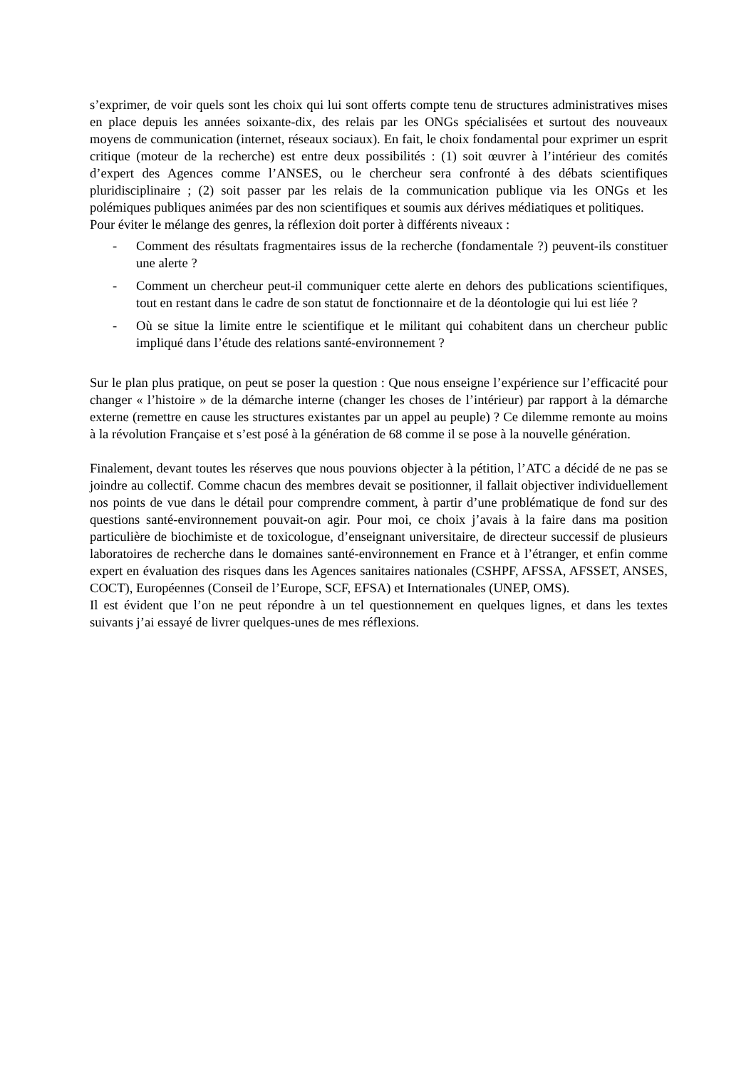s’exprimer, de voir quels sont les choix qui lui sont offerts compte tenu de structures administratives mises en place depuis les années soixante-dix, des relais par les ONGs spécialisées et surtout des nouveaux moyens de communication (internet, réseaux sociaux). En fait, le choix fondamental pour exprimer un esprit critique (moteur de la recherche) est entre deux possibilités : (1) soit œuvrer à l’intérieur des comités d’expert des Agences comme l’ANSES, ou le chercheur sera confronté à des débats scientifiques pluridisciplinaire ; (2) soit passer par les relais de la communication publique via les ONGs et les polémiques publiques animées par des non scientifiques et soumis aux dérives médiatiques et politiques.
Pour éviter le mélange des genres, la réflexion doit porter à différents niveaux :
- Comment des résultats fragmentaires issus de la recherche (fondamentale ?) peuvent-ils constituer une alerte ?
- Comment un chercheur peut-il communiquer cette alerte en dehors des publications scientifiques, tout en restant dans le cadre de son statut de fonctionnaire et de la déontologie qui lui est liée ?
- Où se situe la limite entre le scientifique et le militant qui cohabitent dans un chercheur public impliqué dans l’étude des relations santé-environnement ?
Sur le plan plus pratique, on peut se poser la question : Que nous enseigne l’expérience sur l’efficacité pour changer « l’histoire » de la démarche interne (changer les choses de l’intérieur) par rapport à la démarche externe (remettre en cause les structures existantes par un appel au peuple) ? Ce dilemme remonte au moins à la révolution Française et s’est posé à la génération de 68 comme il se pose à la nouvelle génération.
Finalement, devant toutes les réserves que nous pouvions objecter à la pétition, l’ATC a décidé de ne pas se joindre au collectif. Comme chacun des membres devait se positionner, il fallait objectiver individuellement nos points de vue dans le détail pour comprendre comment, à partir d’une problématique de fond sur des questions santé-environnement pouvait-on agir. Pour moi, ce choix j’avais à la faire dans ma position particulière de biochimiste et de toxicologue, d’enseignant universitaire, de directeur successif de plusieurs laboratoires de recherche dans le domaines santé-environnement en France et à l’étranger, et enfin comme expert en évaluation des risques dans les Agences sanitaires nationales (CSHPF, AFSSA, AFSSET, ANSES, COCT), Européennes (Conseil de l’Europe, SCF, EFSA) et Internationales (UNEP, OMS).
Il est évident que l’on ne peut répondre à un tel questionnement en quelques lignes, et dans les textes suivants j’ai essayé de livrer quelques-unes de mes réflexions.